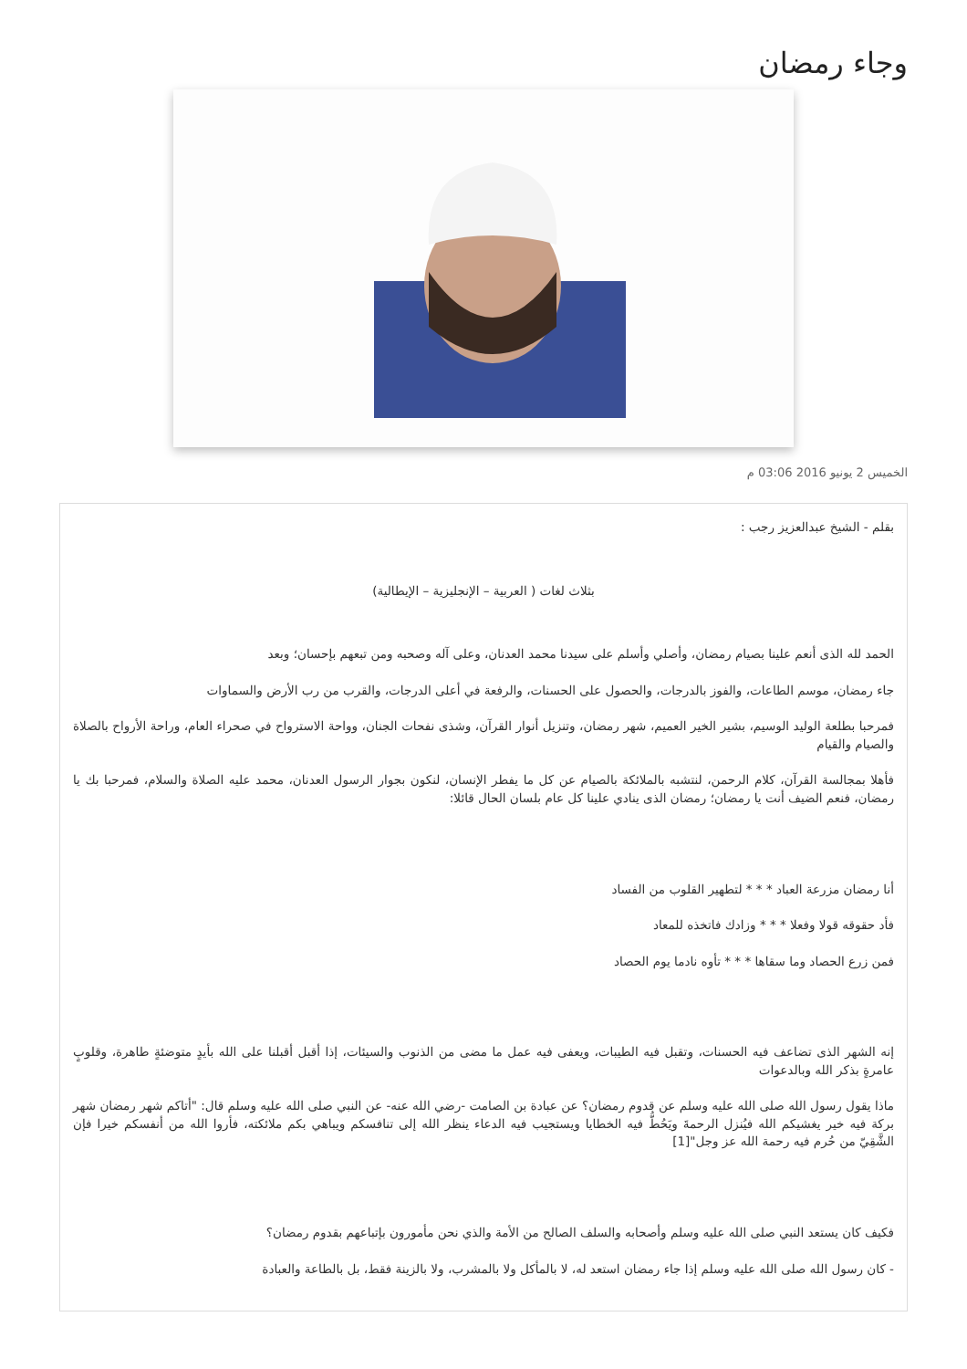وجاء رمضان
الخميس 2 يونيو 2016 03:06 م
بقلم - الشيخ عبدالعزيز رجب :
بثلاث لغات ( العربية – الإنجليزية – الإيطالية)
الحمد لله الذى أنعم علينا بصيام رمضان، وأصلي وأسلم على سيدنا محمد العدنان، وعلى آله وصحبه ومن تبعهم بإحسان؛ وبعد
جاء رمضان، موسم الطاعات، والفوز بالدرجات، والحصول على الحسنات، والرفعة في أعلى الدرجات، والقرب من رب الأرض والسماوات
فمرحبا بطلعة الوليد الوسيم، بشير الخير العميم، شهر رمضان، وتنزيل أنوار القرآن، وشذى نفحات الجنان، وواحة الاسترواح في صحراء العام، وراحة الأرواح بالصلاة والصيام والقيام
فأهلا بمجالسة القرآن، كلام الرحمن، لنتشبه بالملائكة بالصيام عن كل ما يفطر الإنسان، لنكون بجوار الرسول العدنان، محمد عليه الصلاة والسلام، فمرحبا بك يا رمضان، فنعم الضيف أنت يا رمضان؛ رمضان الذى ينادي علينا كل عام بلسان الحال قائلا:
أنا رمضان مزرعة العباد * * * لتطهير القلوب من الفساد
فأد حقوقه قولا وفعلا * * * وزادك فاتخذه للمعاد
فمن زرع الحصاد وما سقاها * * * تأوه نادما يوم الحصاد
إنه الشهر الذى تضاعف فيه الحسنات، وتقبل فيه الطيبات، ويعفى فيه عمل ما مضى من الذنوب والسيئات، إذا أقبل أقبلنا على الله بأيدٍ متوضئةٍ طاهرة، وقلوبٍ عامرةٍ بذكر الله وبالدعوات
ماذا يقول رسول الله صلى الله عليه وسلم عن قدوم رمضان؟ عن عبادة بن الصامت -رضي الله عنه- عن النبي صلى الله عليه وسلم قال: "أتاكم شهر رمضان شهر بركة فيه خير يغشيكم الله فيُنزل الرحمةَ ويَحُطُّ فيه الخطايا ويستجيب فيه الدعاء ينظر الله إلى تنافسكم ويباهي بكم ملائكته، فأروا الله من أنفسكم خيرا فإن الشَّقِيّ من حُرم فيه رحمة الله عز وجل"[1]
فكيف كان يستعد النبي صلى الله عليه وسلم وأصحابه والسلف الصالح من الأمة والذي نحن مأمورون بإتباعهم بقدوم رمضان؟
- كان رسول الله صلى الله عليه وسلم إذا جاء رمضان استعد له، لا بالمأكل ولا بالمشرب، ولا بالزينة فقط، بل بالطاعة والعبادة